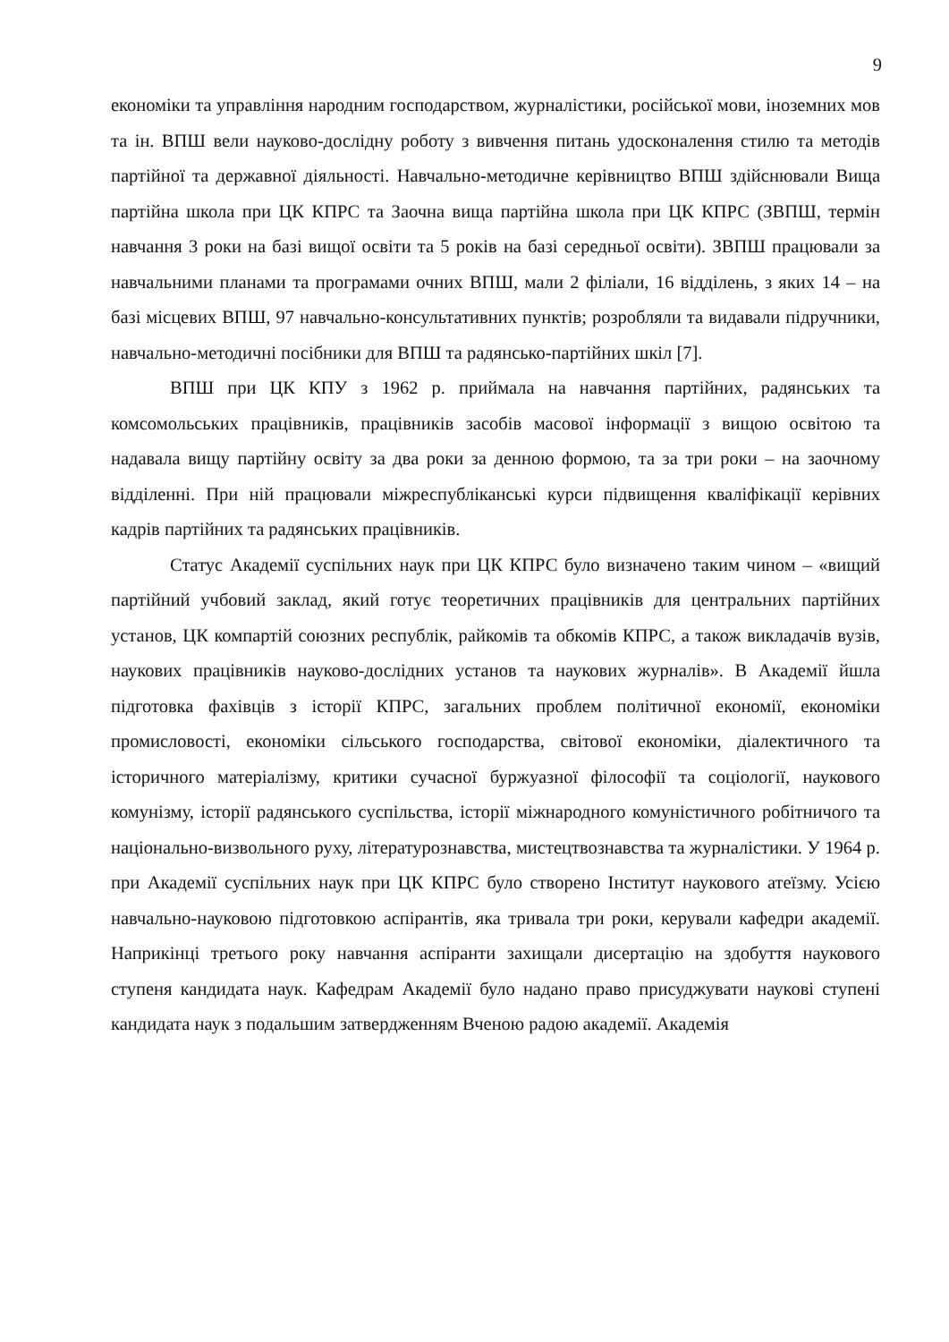9
економіки та управління народним господарством, журналістики, російської мови, іноземних мов та ін. ВПШ вели науково-дослідну роботу з вивчення питань удосконалення стилю та методів партійної та державної діяльності. Навчально-методичне керівництво ВПШ здійснювали Вища партійна школа при ЦК КПРС та Заочна вища партійна школа при ЦК КПРС (ЗВПШ, термін навчання 3 роки на базі вищої освіти та 5 років на базі середньої освіти). ЗВПШ працювали за навчальними планами та програмами очних ВПШ, мали 2 філіали, 16 відділень, з яких 14 – на базі місцевих ВПШ, 97 навчально-консультативних пунктів; розробляли та видавали підручники, навчально-методичні посібники для ВПШ та радянсько-партійних шкіл [7].
ВПШ при ЦК КПУ з 1962 р. приймала на навчання партійних, радянських та комсомольських працівників, працівників засобів масової інформації з вищою освітою та надавала вищу партійну освіту за два роки за денною формою, та за три роки – на заочному відділенні. При ній працювали міжреспубліканські курси підвищення кваліфікації керівних кадрів партійних та радянських працівників.
Статус Академії суспільних наук при ЦК КПРС було визначено таким чином – «вищий партійний учбовий заклад, який готує теоретичних працівників для центральних партійних установ, ЦК компартій союзних республік, райкомів та обкомів КПРС, а також викладачів вузів, наукових працівників науково-дослідних установ та наукових журналів». В Академії йшла підготовка фахівців з історії КПРС, загальних проблем політичної економії, економіки промисловості, економіки сільського господарства, світової економіки, діалектичного та історичного матеріалізму, критики сучасної буржуазної філософії та соціології, наукового комунізму, історії радянського суспільства, історії міжнародного комуністичного робітничого та національно-визвольного руху, літературознавства, мистецтвознавства та журналістики. У 1964 р. при Академії суспільних наук при ЦК КПРС було створено Інститут наукового атеїзму. Усією навчально-науковою підготовкою аспірантів, яка тривала три роки, керували кафедри академії. Наприкінці третього року навчання аспіранти захищали дисертацію на здобуття наукового ступеня кандидата наук. Кафедрам Академії було надано право присуджувати наукові ступені кандидата наук з подальшим затвердженням Вченою радою академії. Академія